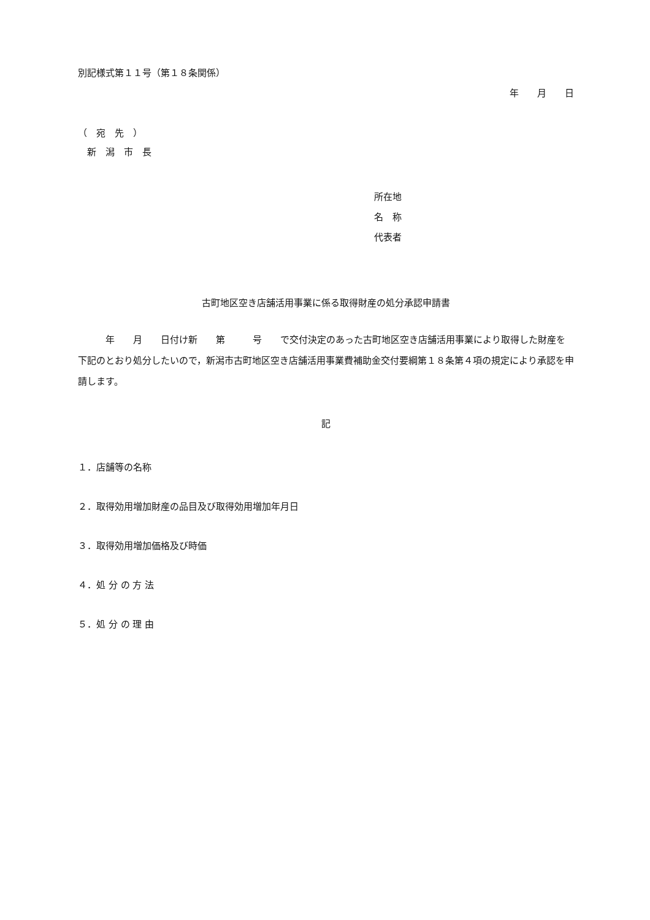別記様式第１１号（第１８条関係）
年　　月　　日
（　宛　先　）
　新　潟　市　長
所在地
名　称
代表者
古町地区空き店舗活用事業に係る取得財産の処分承認申請書
　　　年　　月　　日付け新　　第　　　号　　で交付決定のあった古町地区空き店舗活用事業により取得した財産を下記のとおり処分したいので，新潟市古町地区空き店舗活用事業費補助金交付要綱第１８条第４項の規定により承認を申請します。
記
１．店舗等の名称
２．取得効用増加財産の品目及び取得効用増加年月日
３．取得効用増加価格及び時価
４．処 分 の 方 法
５．処 分 の 理 由